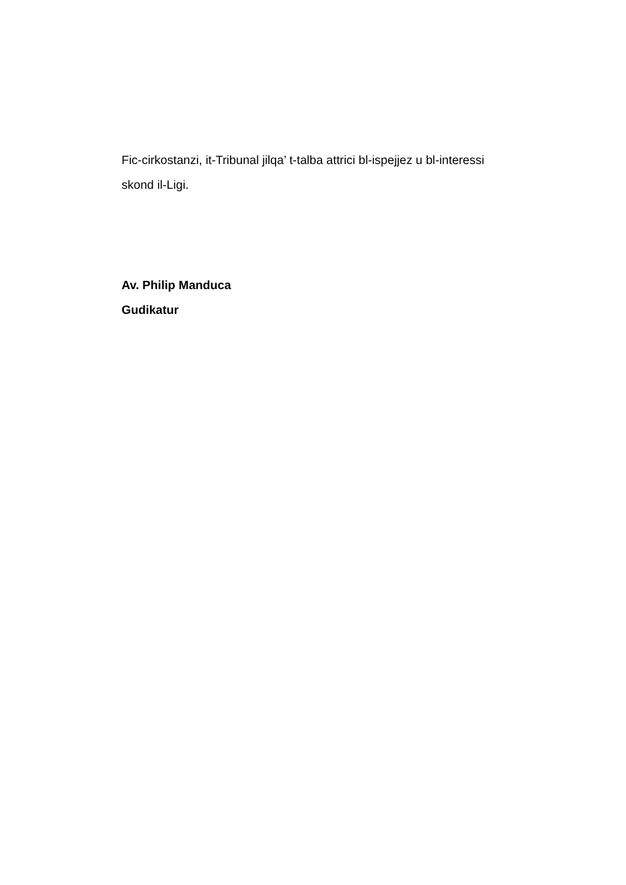Fic-cirkostanzi, it-Tribunal jilqa’ t-talba attrici bl-ispejjez u bl-interessi skond il-Ligi.
Av. Philip Manduca
Gudikatur